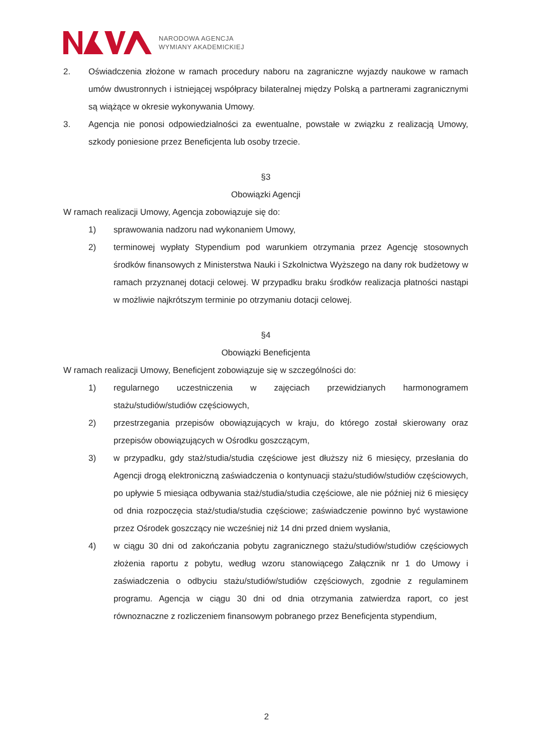NARODOWA AGENCJA
WYMIANY AKADEMICKIEJ
2. Oświadczenia złożone w ramach procedury naboru na zagraniczne wyjazdy naukowe w ramach umów dwustronnych i istniejącej współpracy bilateralnej między Polską a partnerami zagranicznymi są wiążące w okresie wykonywania Umowy.
3. Agencja nie ponosi odpowiedzialności za ewentualne, powstałe w związku z realizacją Umowy, szkody poniesione przez Beneficjenta lub osoby trzecie.
§3
Obowiązki Agencji
W ramach realizacji Umowy, Agencja zobowiązuje się do:
1) sprawowania nadzoru nad wykonaniem Umowy,
2) terminowej wypłaty Stypendium pod warunkiem otrzymania przez Agencję stosownych środków finansowych z Ministerstwa Nauki i Szkolnictwa Wyższego na dany rok budżetowy w ramach przyznanej dotacji celowej. W przypadku braku środków realizacja płatności nastąpi w możliwie najkrótszym terminie po otrzymaniu dotacji celowej.
§4
Obowiązki Beneficjenta
W ramach realizacji Umowy, Beneficjent zobowiązuje się w szczególności do:
1) regularnego uczestniczenia w zajęciach przewidzianych harmonogramem stażu/studiów/studiów częściowych,
2) przestrzegania przepisów obowiązujących w kraju, do którego został skierowany oraz przepisów obowiązujących w Ośrodku goszczącym,
3) w przypadku, gdy staż/studia/studia częściowe jest dłuższy niż 6 miesięcy, przesłania do Agencji drogą elektroniczną zaświadczenia o kontynuacji stażu/studiów/studiów częściowych, po upływie 5 miesiąca odbywania staż/studia/studia częściowe, ale nie później niż 6 miesięcy od dnia rozpoczęcia staż/studia/studia częściowe; zaświadczenie powinno być wystawione przez Ośrodek goszczący nie wcześniej niż 14 dni przed dniem wysłania,
4) w ciągu 30 dni od zakończania pobytu zagranicznego stażu/studiów/studiów częściowych złożenia raportu z pobytu, według wzoru stanowiącego Załącznik nr 1 do Umowy i zaświadczenia o odbyciu stażu/studiów/studiów częściowych, zgodnie z regulaminem programu. Agencja w ciągu 30 dni od dnia otrzymania zatwierdza raport, co jest równoznaczne z rozliczeniem finansowym pobranego przez Beneficjenta stypendium,
2